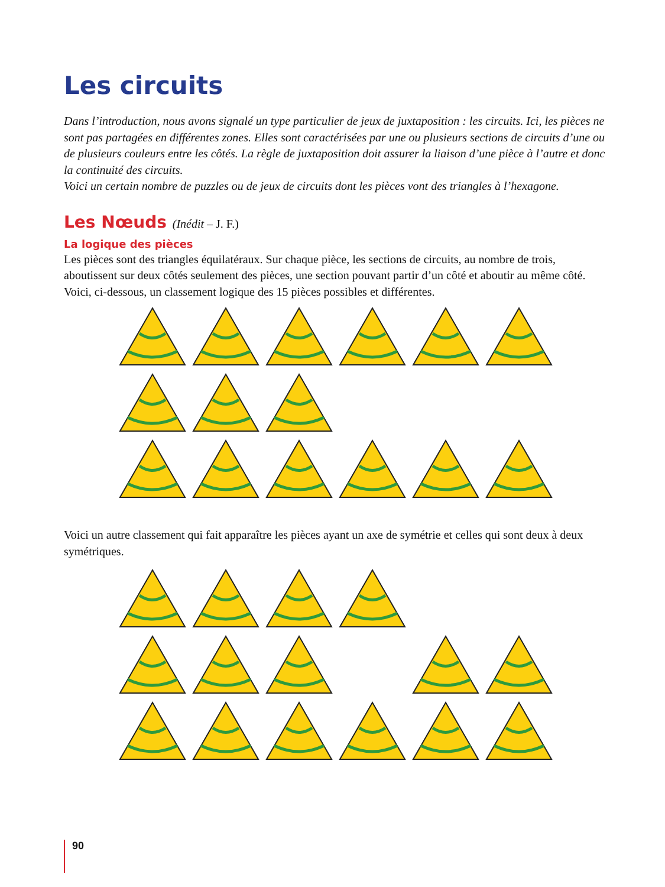Les circuits
Dans l’introduction, nous avons signalé un type particulier de jeux de juxtaposition : les circuits. Ici, les pièces ne sont pas partagées en différentes zones. Elles sont caractérisées par une ou plusieurs sections de circuits d’une ou de plusieurs couleurs entre les côtés. La règle de juxtaposition doit assurer la liaison d’une pièce à l’autre et donc la continuité des circuits.
Voici un certain nombre de puzzles ou de jeux de circuits dont les pièces vont des triangles à l’hexagone.
Les Nœuds (Inédit – J. F.)
La logique des pièces
Les pièces sont des triangles équilatéraux. Sur chaque pièce, les sections de circuits, au nombre de trois, aboutissent sur deux côtés seulement des pièces, une section pouvant partir d’un côté et aboutir au même côté.
Voici, ci-dessous, un classement logique des 15 pièces possibles et différentes.
Voici un autre classement qui fait apparaître les pièces ayant un axe de symétrie et celles qui sont deux à deux symétriques.
90